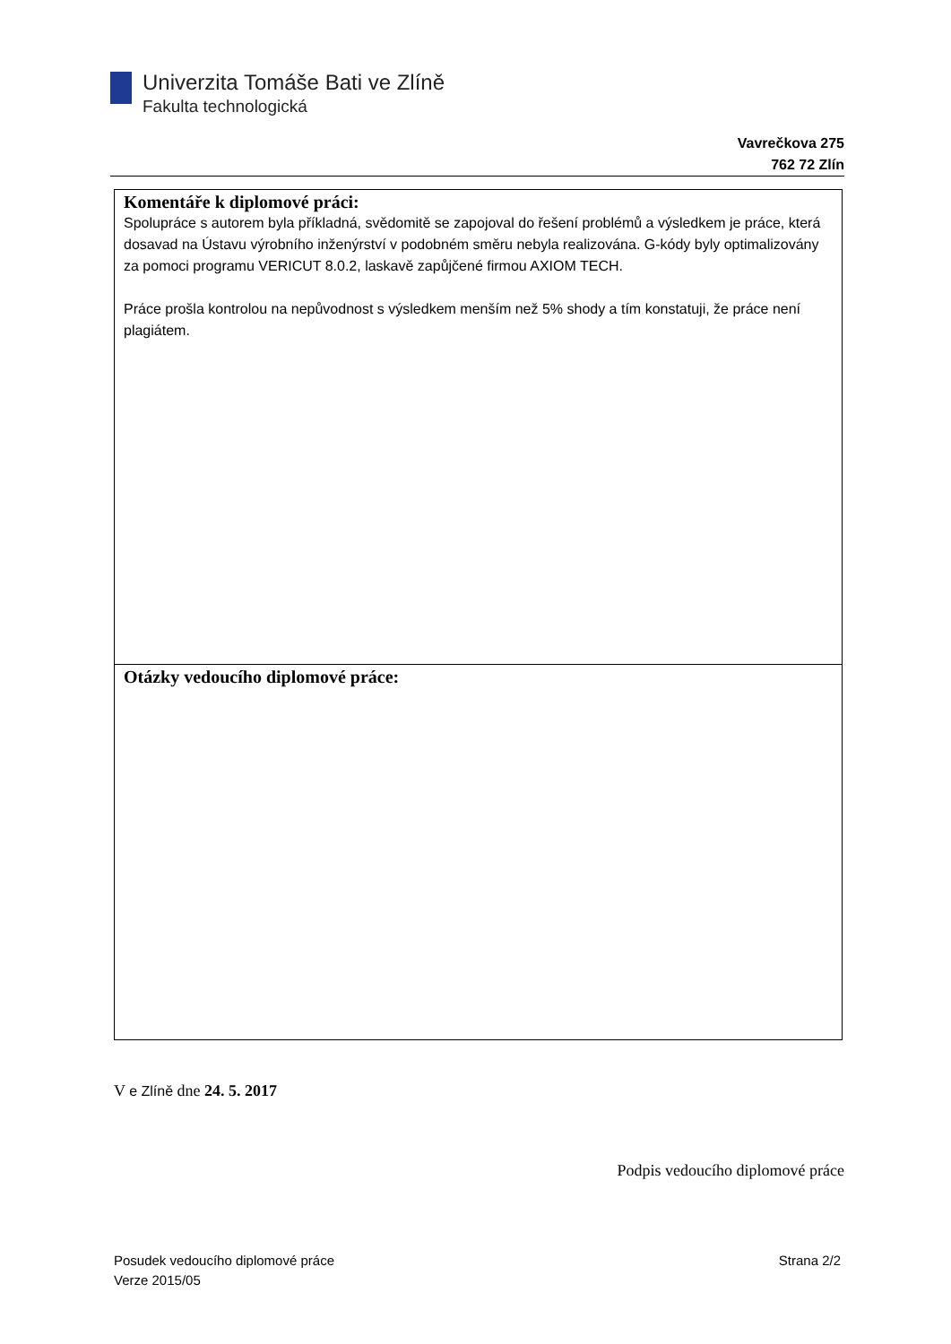Univerzita Tomáše Bati ve Zlíně
Fakulta technologická
Vavrečkova 275
762 72 Zlín
Komentáře k diplomové práci:
Spolupráce s autorem byla příkladná, svědomitě se zapojoval do řešení problémů a výsledkem je práce, která dosavad na Ústavu výrobního inženýrství v podobném směru nebyla realizována. G-kódy byly optimalizovány za pomoci programu VERICUT 8.0.2, laskavě zapůjčené firmou AXIOM TECH.
Práce prošla kontrolou na nepůvodnost s výsledkem menším než 5% shody a tím konstatuji, že práce není plagiátem.
Otázky vedoucího diplomové práce:
V e Zlíně dne 24. 5. 2017
Podpis vedoucího diplomové práce
Posudek vedoucího diplomové práce
Verze 2015/05
Strana 2/2